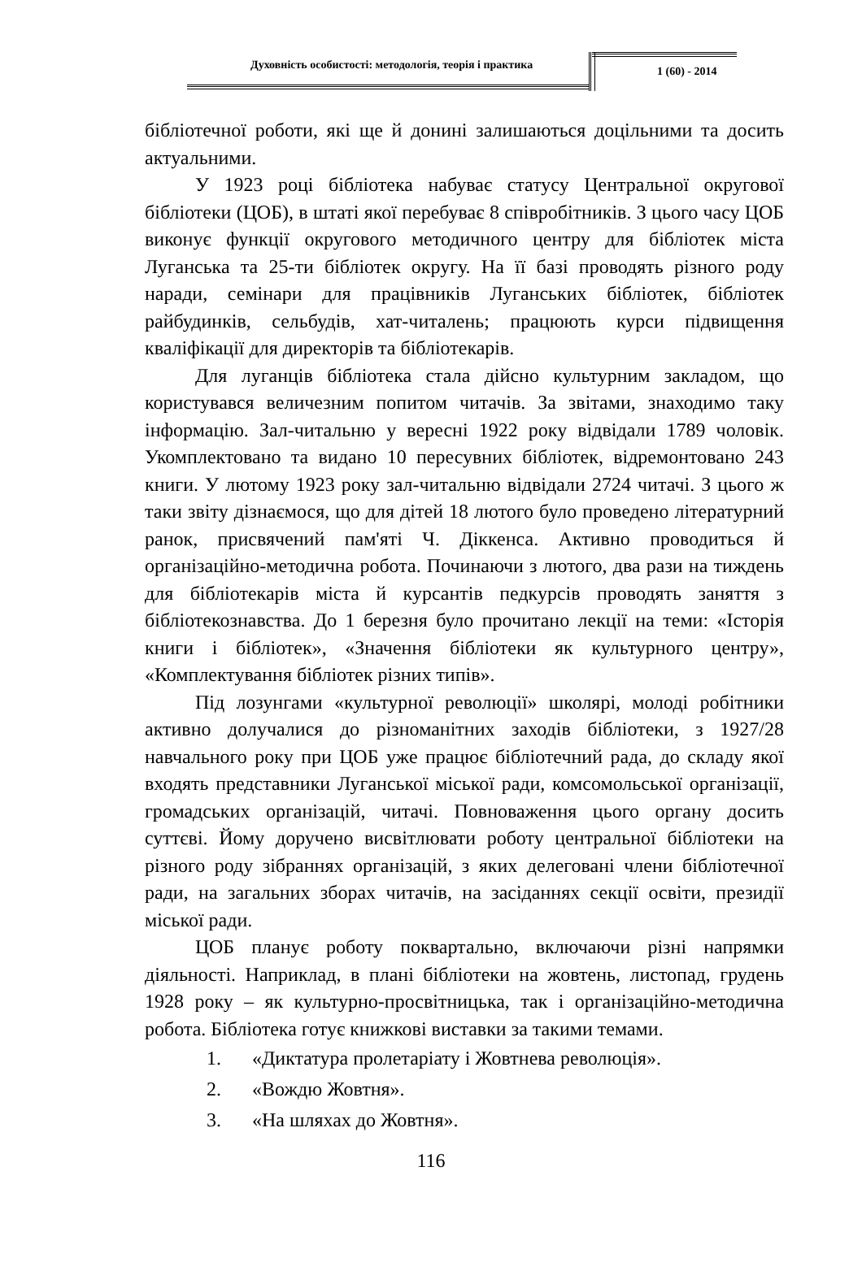Духовність особистості: методологія, теорія і практика
1 (60) - 2014
бібліотечної роботи, які ще й донині залишаються доцільними та досить актуальними.
У 1923 році бібліотека набуває статусу Центральної округової бібліотеки (ЦОБ), в штаті якої перебуває 8 співробітників. З цього часу ЦОБ виконує функції округового методичного центру для бібліотек міста Луганська та 25-ти бібліотек округу. На її базі проводять різного роду наради, семінари для працівників Луганських бібліотек, бібліотек райбудинків, сельбудів, хат-читалень; працюють курси підвищення кваліфікації для директорів та бібліотекарів.
Для луганців бібліотека стала дійсно культурним закладом, що користувався величезним попитом читачів. За звітами, знаходимо таку інформацію. Зал-читальню у вересні 1922 року відвідали 1789 чоловік. Укомплектовано та видано 10 пересувних бібліотек, відремонтовано 243 книги. У лютому 1923 року зал-читальню відвідали 2724 читачі. З цього ж таки звіту дізнаємося, що для дітей 18 лютого було проведено літературний ранок, присвячений пам'яті Ч. Діккенса. Активно проводиться й організаційно-методична робота. Починаючи з лютого, два рази на тиждень для бібліотекарів міста й курсантів педкурсів проводять заняття з бібліотекознавства. До 1 березня було прочитано лекції на теми: «Історія книги і бібліотек», «Значення бібліотеки як культурного центру», «Комплектування бібліотек різних типів».
Під лозунгами «культурної революції» школярі, молоді робітники активно долучалися до різноманітних заходів бібліотеки, з 1927/28 навчального року при ЦОБ уже працює бібліотечний рада, до складу якої входять представники Луганської міської ради, комсомольської організації, громадських організацій, читачі. Повноваження цього органу досить суттєві. Йому доручено висвітлювати роботу центральної бібліотеки на різного роду зібраннях організацій, з яких делеговані члени бібліотечної ради, на загальних зборах читачів, на засіданнях секції освіти, президії міської ради.
ЦОБ планує роботу поквартально, включаючи різні напрямки діяльності. Наприклад, в плані бібліотеки на жовтень, листопад, грудень 1928 року – як культурно-просвітницька, так і організаційно-методична робота. Бібліотека готує книжкові виставки за такими темами.
1. «Диктатура пролетаріату і Жовтнева революція».
2. «Вождю Жовтня».
3. «На шляхах до Жовтня».
116